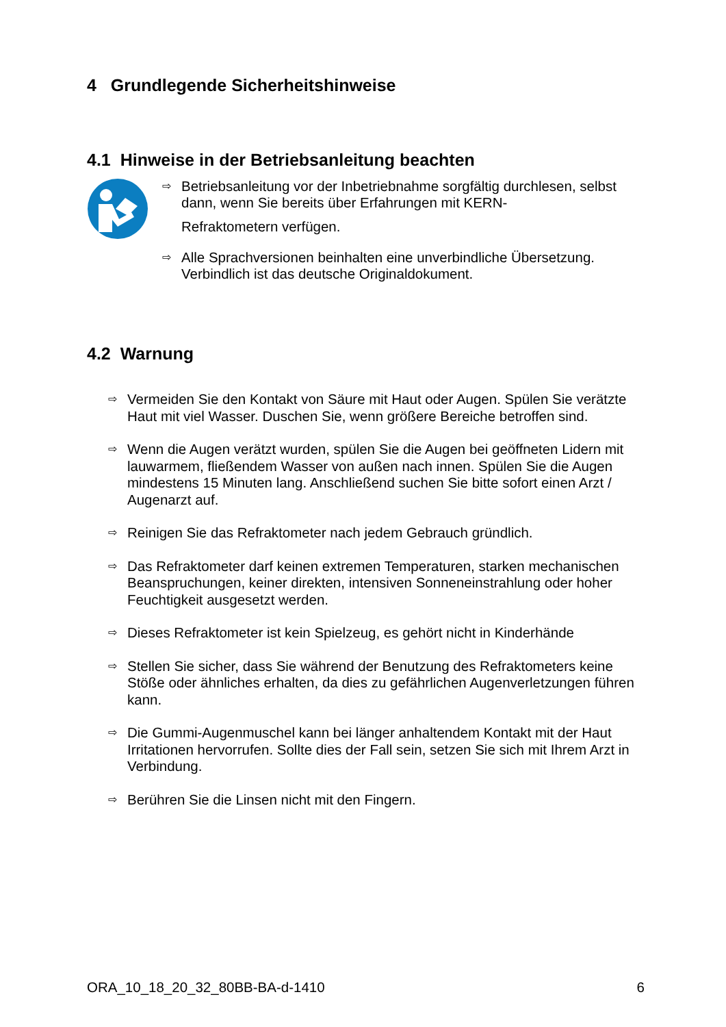4 Grundlegende Sicherheitshinweise
4.1 Hinweise in der Betriebsanleitung beachten
⇨ Betriebsanleitung vor der Inbetriebnahme sorgfältig durchlesen, selbst dann, wenn Sie bereits über Erfahrungen mit KERN-
Refraktometern verfügen.
⇨ Alle Sprachversionen beinhalten eine unverbindliche Übersetzung. Verbindlich ist das deutsche Originaldokument.
4.2 Warnung
⇨ Vermeiden Sie den Kontakt von Säure mit Haut oder Augen. Spülen Sie verätzte Haut mit viel Wasser. Duschen Sie, wenn größere Bereiche betroffen sind.
⇨ Wenn die Augen verätzt wurden, spülen Sie die Augen bei geöffneten Lidern mit lauwarmem, fließendem Wasser von außen nach innen. Spülen Sie die Augen mindestens 15 Minuten lang. Anschließend suchen Sie bitte sofort einen Arzt / Augenarzt auf.
⇨ Reinigen Sie das Refraktometer nach jedem Gebrauch gründlich.
⇨ Das Refraktometer darf keinen extremen Temperaturen, starken mechanischen Beanspruchungen, keiner direkten, intensiven Sonneneinstrahlung oder hoher Feuchtigkeit ausgesetzt werden.
⇨ Dieses Refraktometer ist kein Spielzeug, es gehört nicht in Kinderhände
⇨ Stellen Sie sicher, dass Sie während der Benutzung des Refraktometers keine Stöße oder ähnliches erhalten, da dies zu gefährlichen Augenverletzungen führen kann.
⇨ Die Gummi-Augenmuschel kann bei länger anhaltendem Kontakt mit der Haut Irritationen hervorrufen. Sollte dies der Fall sein, setzen Sie sich mit Ihrem Arzt in Verbindung.
⇨ Berühren Sie die Linsen nicht mit den Fingern.
ORA_10_18_20_32_80BB-BA-d-1410 6